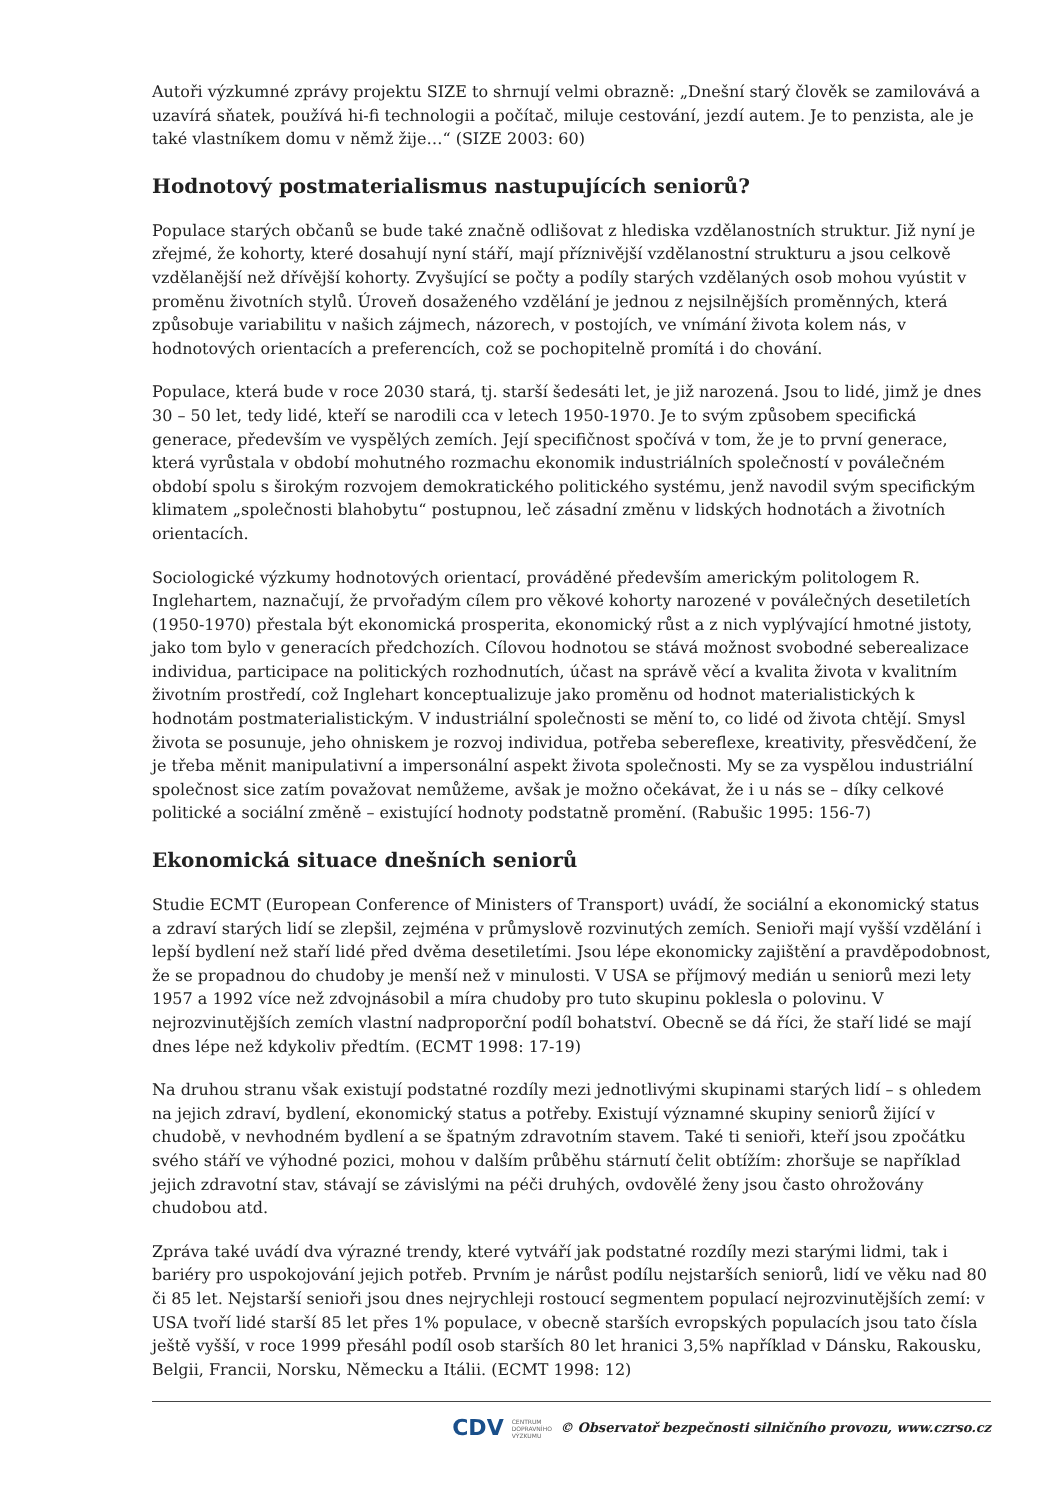Autoři výzkumné zprávy projektu SIZE to shrnují velmi obrazně: „Dnešní starý člověk se zamilovává a uzavírá sňatek, používá hi-fi technologii a počítač, miluje cestování, jezdí autem. Je to penzista, ale je také vlastníkem domu v němž žije…“ (SIZE 2003: 60)
Hodnotový postmaterialismus nastupujících seniorů?
Populace starých občanů se bude také značně odlišovat z hlediska vzdělanostních struktur. Již nyní je zřejmé, že kohorty, které dosahují nyní stáří, mají příznivější vzdělanostní strukturu a jsou celkově vzdělanější než dřívější kohorty. Zvyšující se počty a podíly starých vzdělaných osob mohou vyústit v proměnu životních stylů. Úroveň dosaženého vzdělání je jednou z nejsilnějších proměnných, která způsobuje variabilitu v našich zájmech, názorech, v postojích, ve vnímání života kolem nás, v hodnotových orientacích a preferencích, což se pochopitelně promítá i do chování.
Populace, která bude v roce 2030 stará, tj. starší šedesáti let, je již narozená. Jsou to lidé, jimž je dnes 30 – 50 let, tedy lidé, kteří se narodili cca v letech 1950-1970. Je to svým způsobem specifická generace, především ve vyspělých zemích. Její specifičnost spočívá v tom, že je to první generace, která vyrůstala v období mohutného rozmachu ekonomik industriálních společností v poválečném období spolu s širokým rozvojem demokratického politického systému, jenž navodil svým specifickým klimatem „společnosti blahobytu“ postupnou, leč zásadní změnu v lidských hodnotách a životních orientacích.
Sociologické výzkumy hodnotových orientací, prováděné především americkým politologem R. Inglehartem, naznačují, že prvořadým cílem pro věkové kohorty narozené v poválečných desetiletích (1950-1970) přestala být ekonomická prosperita, ekonomický růst a z nich vyplývající hmotné jistoty, jako tom bylo v generacích předchozích. Cílovou hodnotou se stává možnost svobodné seberealizace individua, participace na politických rozhodnutích, účast na správě věcí a kvalita života v kvalitním životním prostředí, což Inglehart konceptualizuje jako proměnu od hodnot materialistických k hodnotám postmaterialistickým. V industriální společnosti se mění to, co lidé od života chtějí. Smysl života se posunuje, jeho ohniskem je rozvoj individua, potřeba sebereflexe, kreativity, přesvědčení, že je třeba měnit manipulativní a impersonální aspekt života společnosti. My se za vyspělou industriální společnost sice zatím považovat nemůžeme, avšak je možno očekávat, že i u nás se – díky celkové politické a sociální změně – existující hodnoty podstatně promění. (Rabušic 1995: 156-7)
Ekonomická situace dnešních seniorů
Studie ECMT (European Conference of Ministers of Transport) uvádí, že sociální a ekonomický status a zdraví starých lidí se zlepšil, zejména v průmyslově rozvinutých zemích. Senioři mají vyšší vzdělání i lepší bydlení než staří lidé před dvěma desetiletími. Jsou lépe ekonomicky zajištění a pravděpodobnost, že se propadnou do chudoby je menší než v minulosti. V USA se příjmový medián u seniorů mezi lety 1957 a 1992 více než zdvojnásobil a míra chudoby pro tuto skupinu poklesla o polovinu. V nejrozvinutějších zemích vlastní nadproporční podíl bohatství. Obecně se dá říci, že staří lidé se mají dnes lépe než kdykoliv předtím. (ECMT 1998: 17-19)
Na druhou stranu však existují podstatné rozdíly mezi jednotlivými skupinami starých lidí – s ohledem na jejich zdraví, bydlení, ekonomický status a potřeby. Existují významné skupiny seniorů žijící v chudobě, v nevhodném bydlení a se špatným zdravotním stavem. Také ti senioři, kteří jsou zpočátku svého stáří ve výhodné pozici, mohou v dalším průběhu stárnutí čelit obtížím: zhoršuje se například jejich zdravotní stav, stávají se závislými na péči druhých, ovdovělé ženy jsou často ohrožovány chudobou atd.
Zpráva také uvádí dva výrazné trendy, které vytváří jak podstatné rozdíly mezi starými lidmi, tak i bariéry pro uspokojování jejich potřeb. Prvním je nárůst podílu nejstarších seniorů, lidí ve věku nad 80 či 85 let. Nejstarší senioři jsou dnes nejrychleji rostoucí segmentem populací nejrozvinutějších zemí: v USA tvoří lidé starší 85 let přes 1% populace, v obecně starších evropských populacích jsou tato čísla ještě vyšší, v roce 1999 přesáhl podíl osob starších 80 let hranici 3,5% například v Dánsku, Rakousku, Belgii, Francii, Norsku, Německu a Itálii. (ECMT 1998: 12)
CDV CENTRUM
DOPRAVNÍHO
VÝZKUMU © Observatoř bezpečnosti silničního provozu, www.czrso.cz